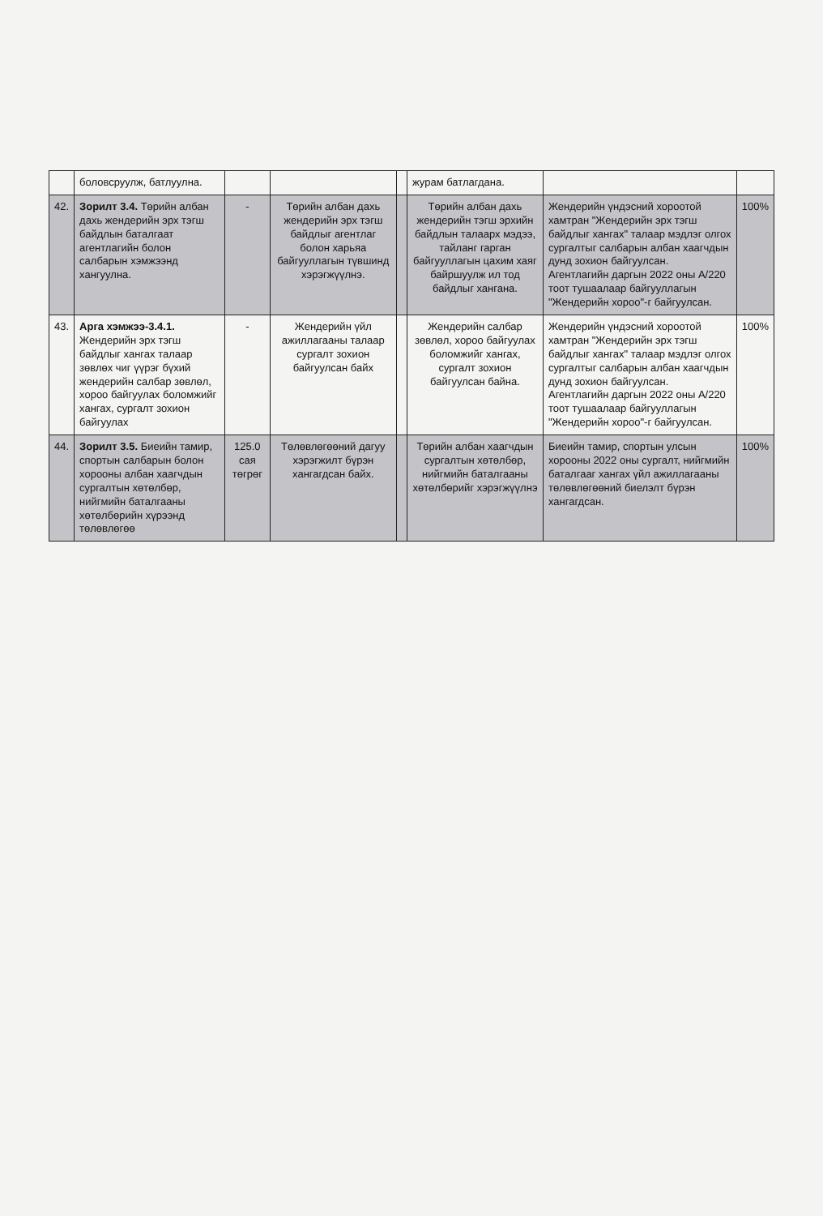| | боловсруулж, батлуулна. | | | | журам батлагдана. | | |
| 42. | Зорилт 3.4. Төрийн албан дахь жендерийн эрх тэгш байдлын баталгаат агентлагийн болон салбарын хэмжээнд хангуулна. | - | Төрийн албан дахь жендерийн эрх тэгш байдлыг агентлаг болон харьяа байгууллагын түвшинд хэрэгжүүлнэ. | | Төрийн албан дахь жендерийн тэгш эрхийн байдлын талаарх мэдээ, тайланг гарган байгууллагын цахим хаяг байршуулж ил тод байдлыг хангана. | Жендерийн үндэсний хороотой хамтран "Жендерийн эрх тэгш байдлыг хангах" талаар мэдлэг олгох сургалтыг салбарын албан хаагчдын дунд зохион байгуулсан. Агентлагийн даргын 2022 оны А/220 тоот тушаалаар байгууллагын "Жендерийн хороо"-г байгуулсан. | 100% |
| 43. | Арга хэмжээ-3.4.1. Жендерийн эрх тэгш байдлыг хангах талаар зөвлөх чиг үүрэг бүхий жендерийн салбар зөвлөл, хороо байгуулах боломжийг хангах, сургалт зохион байгуулах | - | Жендерийн үйл ажиллагааны талаар сургалт зохион байгуулсан байх | | Жендерийн салбар зөвлөл, хороо байгуулах боломжийг хангах, сургалт зохион байгуулсан байна. | Жендерийн үндэсний хороотой хамтран "Жендерийн эрх тэгш байдлыг хангах" талаар мэдлэг олгох сургалтыг салбарын албан хаагчдын дунд зохион байгуулсан. Агентлагийн даргын 2022 оны А/220 тоот тушаалаар байгууллагын "Жендерийн хороо"-г байгуулсан. | 100% |
| 44. | Зорилт 3.5. Биеийн тамир, спортын салбарын болон хорооны албан хаагчдын сургалтын хөтөлбөр, нийгмийн баталгааны хөтөлбөрийн хүрээнд төлөвлөгөө | 125.0 сая төгрөг | Төлөвлөгөөний дагуу хэрэгжилт бүрэн хангагдсан байх. | | Төрийн албан хаагчдын сургалтын хөтөлбөр, нийгмийн баталгааны хөтөлбөрийг хэрэгжүүлнэ | Биеийн тамир, спортын улсын хорооны 2022 оны сургалт, нийгмийн баталгааг хангах үйл ажиллагааны төлөвлөгөөний биелэлт бүрэн хангагдсан. | 100% |